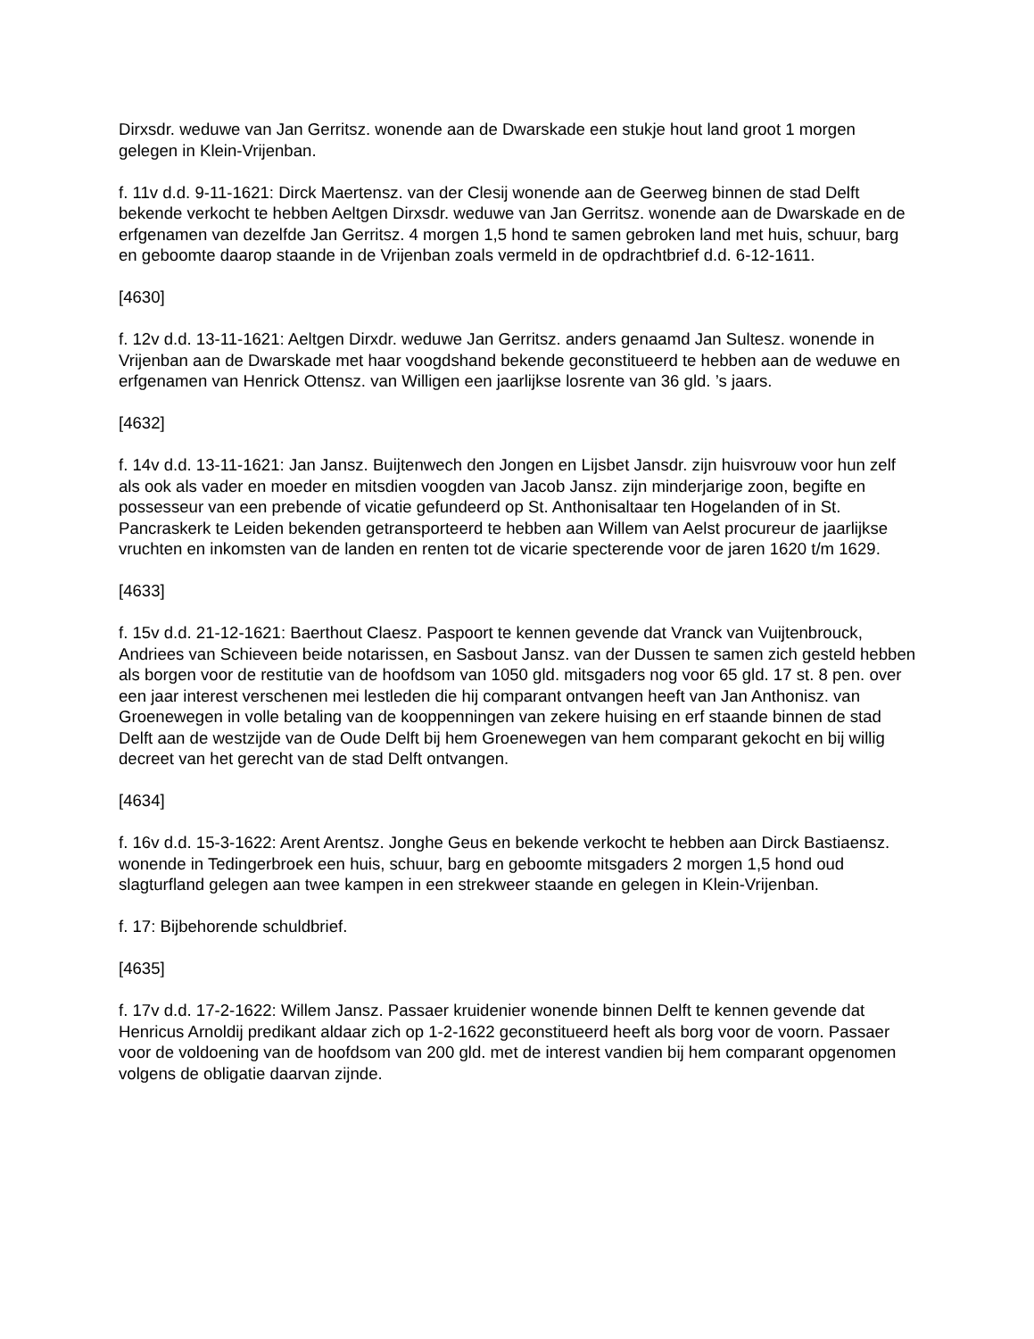Dirxsdr. weduwe van Jan Gerritsz. wonende aan de Dwarskade een stukje hout land groot 1 morgen gelegen in Klein-Vrijenban.
f. 11v d.d. 9-11-1621: Dirck Maertensz. van der Clesij wonende aan de Geerweg binnen de stad Delft bekende verkocht te hebben Aeltgen Dirxsdr. weduwe van Jan Gerritsz. wonende aan de Dwarskade en de erfgenamen van dezelfde Jan Gerritsz. 4 morgen 1,5 hond te samen gebroken land met huis, schuur, barg en geboomte daarop staande in de Vrijenban zoals vermeld in de opdrachtbrief d.d. 6-12-1611.
[4630]
f. 12v d.d. 13-11-1621: Aeltgen Dirxdr. weduwe Jan Gerritsz. anders genaamd Jan Sultesz. wonende in Vrijenban aan de Dwarskade met haar voogdshand bekende geconstitueerd te hebben aan de weduwe en erfgenamen van Henrick Ottensz. van Willigen een jaarlijkse losrente van 36 gld. ’s jaars.
[4632]
f. 14v d.d. 13-11-1621: Jan Jansz. Buijtenwech den Jongen en Lijsbet Jansdr. zijn huisvrouw voor hun zelf als ook als vader en moeder en mitsdien voogden van Jacob Jansz. zijn minderjarige zoon, begifte en possesseur van een prebende of vicatie gefundeerd op St. Anthonisaltaar ten Hogelanden of in St. Pancraskerk te Leiden bekenden getransporteerd te hebben aan Willem van Aelst procureur de jaarlijkse vruchten en inkomsten van de landen en renten tot de vicarie specterende voor de jaren 1620 t/m 1629.
[4633]
f. 15v d.d. 21-12-1621: Baerthout Claesz. Paspoort te kennen gevende dat Vranck van Vuijtenbrouck, Andriees van Schieveen beide notarissen, en Sasbout Jansz. van der Dussen te samen zich gesteld hebben als borgen voor de restitutie van de hoofdsom van 1050 gld. mitsgaders nog voor 65 gld. 17 st. 8 pen. over een jaar interest verschenen mei lestleden die hij comparant ontvangen heeft van Jan Anthonisz. van Groenewegen in volle betaling van de kooppenningen van zekere huising en erf staande binnen de stad Delft aan de westzijde van de Oude Delft bij hem Groenewegen van hem comparant gekocht en bij willig decreet van het gerecht van de stad Delft ontvangen.
[4634]
f. 16v d.d. 15-3-1622: Arent Arentsz. Jonghe Geus en bekende verkocht te hebben aan Dirck Bastiaensz. wonende in Tedingerbroek een huis, schuur, barg en geboomte mitsgaders 2 morgen 1,5 hond oud slagturfland gelegen aan twee kampen in een strekweer staande en gelegen in Klein-Vrijenban.
f. 17: Bijbehorende schuldbrief.
[4635]
f. 17v d.d. 17-2-1622: Willem Jansz. Passaer kruidenier wonende binnen Delft te kennen gevende dat Henricus Arnoldij predikant aldaar zich op 1-2-1622 geconstitueerd heeft als borg voor de voorn. Passaer voor de voldoening van de hoofdsom van 200 gld. met de interest vandien bij hem comparant opgenomen volgens de obligatie daarvan zijnde.